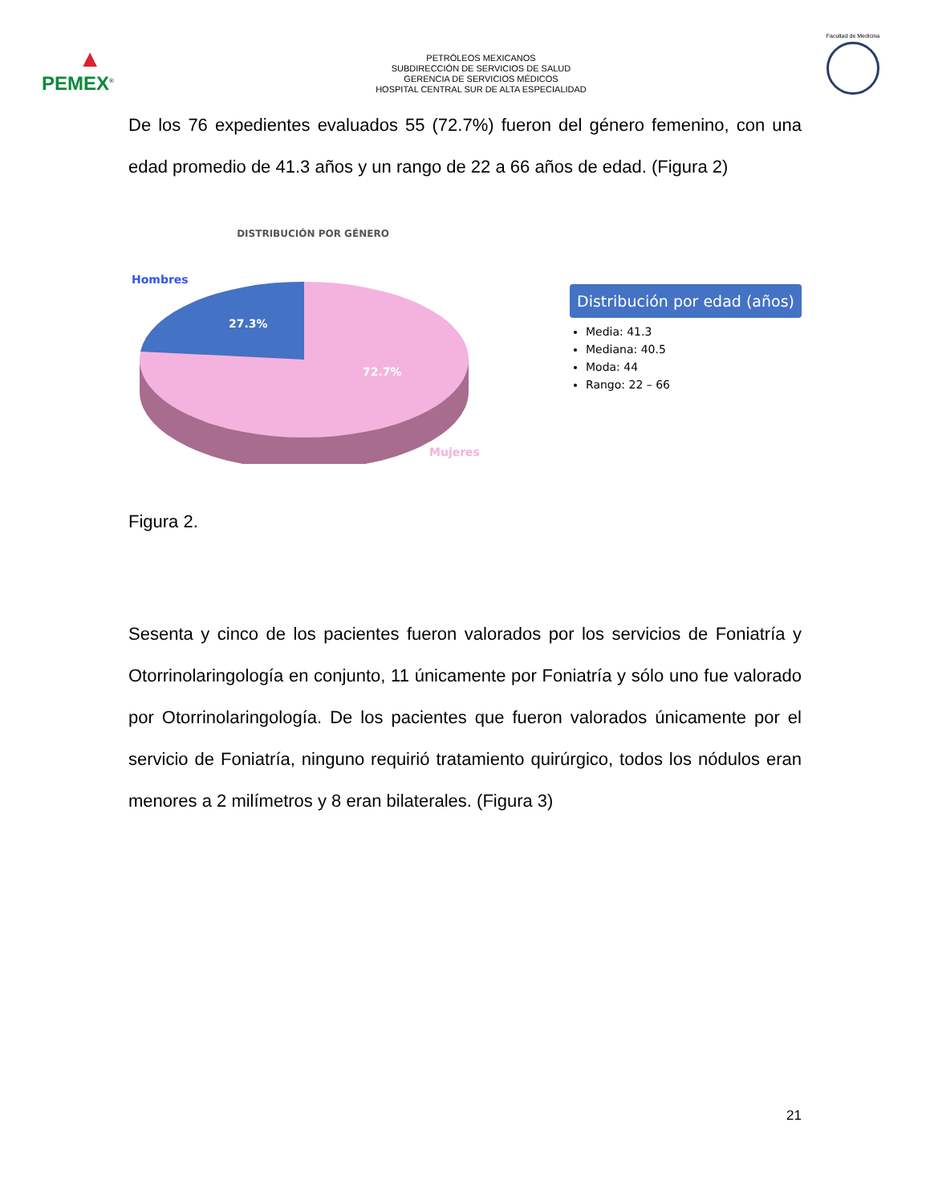▲
PEMEX<sup>®</sup>
PETRÓLEOS MEXICANOS
SUBDIRECCIÓN DE SERVICIOS DE SALUD
GERENCIA DE SERVICIOS MÉDICOS
HOSPITAL CENTRAL SUR DE ALTA ESPECIALIDAD
Facultad de Medicina
De los 76 expedientes evaluados 55 (72.7%) fueron del género femenino, con una edad promedio de 41.3 años y un rango de 22 a 66 años de edad. (Figura 2)
DISTRIBUCIÓN POR GÉNERO
Hombres
27.3%
72.7%
Mujeres
Distribución por edad (años)
Media: 41.3
Mediana: 40.5
Moda: 44
Rango: 22 – 66
Figura 2.
Sesenta y cinco de los pacientes fueron valorados por los servicios de Foniatría y Otorrinolaringología en conjunto, 11 únicamente por Foniatría y sólo uno fue valorado por Otorrinolaringología. De los pacientes que fueron valorados únicamente por el servicio de Foniatría, ninguno requirió tratamiento quirúrgico, todos los nódulos eran menores a 2 milímetros y 8 eran bilaterales. (Figura 3)
21